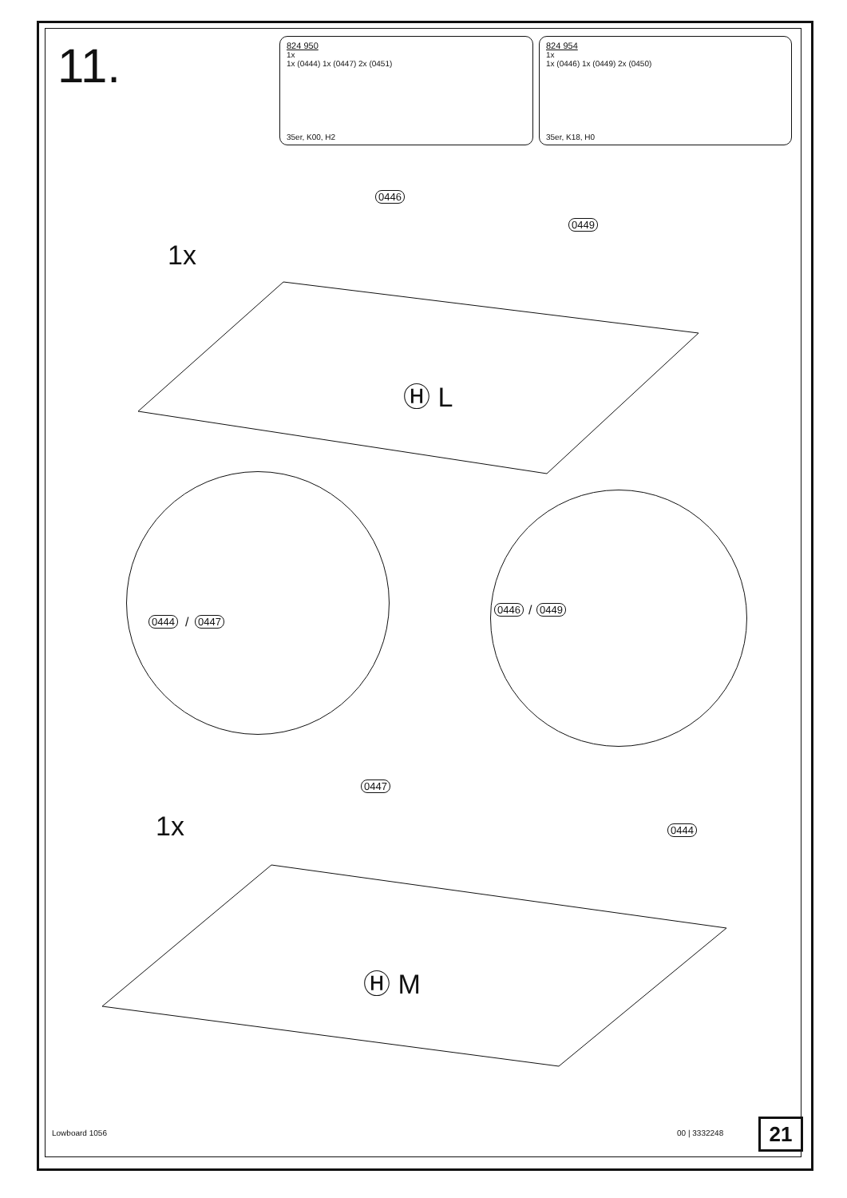11.
824 950
1x
1x (0444) 1x (0447) 2x (0451)
35er, K00, H2
824 954
1x
1x (0446) 1x (0449) 2x (0450)
35er, K18, H0
1x
0446
0449
Ⓗ L
0444 / 0447
0446 / 0449
1x
0447
0444
Ⓗ M
Lowboard 1056 00 | 3332248 21